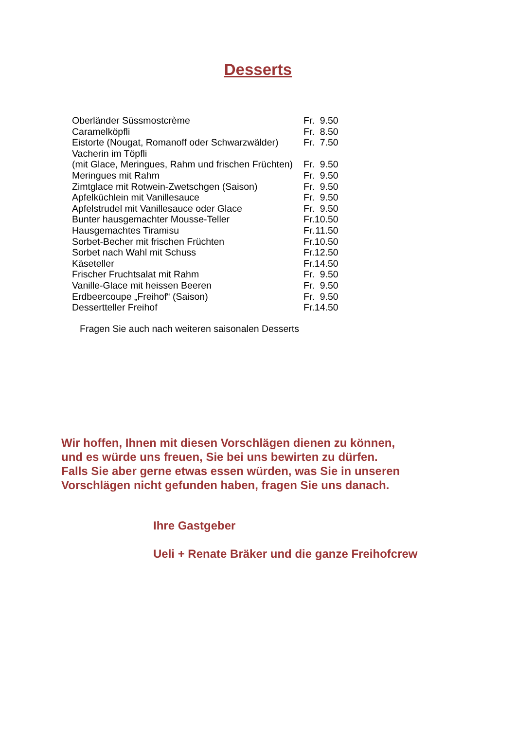Desserts
| Oberländer Süssmostcrème | Fr. | 9.50 |
| Caramelköpfli | Fr. | 8.50 |
| Eistorte (Nougat, Romanoff oder Schwarzwälder) | Fr. | 7.50 |
| Vacherin im Töpfli | | |
| (mit Glace, Meringues, Rahm und frischen Früchten) | Fr. | 9.50 |
| Meringues mit Rahm | Fr. | 9.50 |
| Zimtglace mit Rotwein-Zwetschgen (Saison) | Fr. | 9.50 |
| Apfelküchlein mit Vanillesauce | Fr. | 9.50 |
| Apfelstrudel mit Vanillesauce oder Glace | Fr. | 9.50 |
| Bunter hausgemachter Mousse-Teller | Fr. | 10.50 |
| Hausgemachtes Tiramisu | Fr. | 11.50 |
| Sorbet-Becher mit frischen Früchten | Fr. | 10.50 |
| Sorbet nach Wahl mit Schuss | Fr. | 12.50 |
| Käseteller | Fr. | 14.50 |
| Frischer Fruchtsalat mit Rahm | Fr. | 9.50 |
| Vanille-Glace mit heissen Beeren | Fr. | 9.50 |
| Erdbeercoupe „Freihof“ (Saison) | Fr. | 9.50 |
| Dessertteller Freihof | Fr. | 14.50 |
Fragen Sie auch nach weiteren saisonalen Desserts
Wir hoffen, Ihnen mit diesen Vorschlägen dienen zu können,
und es würde uns freuen, Sie bei uns bewirten zu dürfen.
Falls Sie aber gerne etwas essen würden, was Sie in unseren
Vorschlägen nicht gefunden haben, fragen Sie uns danach.
Ihre Gastgeber
Ueli + Renate Bräker und die ganze Freihofcrew